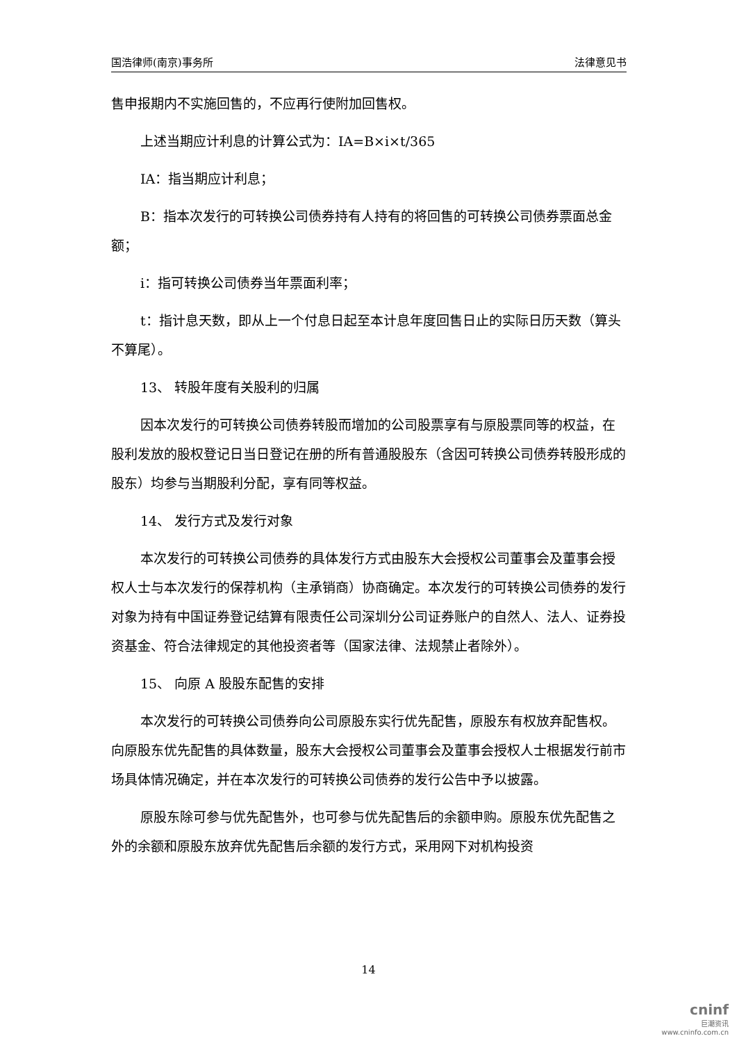国浩律师(南京)事务所 法律意见书
售申报期内不实施回售的，不应再行使附加回售权。
上述当期应计利息的计算公式为：IA=B×i×t/365
IA：指当期应计利息；
B：指本次发行的可转换公司债券持有人持有的将回售的可转换公司债券票面总金额；
i：指可转换公司债券当年票面利率；
t：指计息天数，即从上一个付息日起至本计息年度回售日止的实际日历天数（算头不算尾）。
13、 转股年度有关股利的归属
因本次发行的可转换公司债券转股而增加的公司股票享有与原股票同等的权益，在股利发放的股权登记日当日登记在册的所有普通股股东（含因可转换公司债券转股形成的股东）均参与当期股利分配，享有同等权益。
14、 发行方式及发行对象
本次发行的可转换公司债券的具体发行方式由股东大会授权公司董事会及董事会授权人士与本次发行的保荐机构（主承销商）协商确定。本次发行的可转换公司债券的发行对象为持有中国证券登记结算有限责任公司深圳分公司证券账户的自然人、法人、证券投资基金、符合法律规定的其他投资者等（国家法律、法规禁止者除外）。
15、 向原 A 股股东配售的安排
本次发行的可转换公司债券向公司原股东实行优先配售，原股东有权放弃配售权。向原股东优先配售的具体数量，股东大会授权公司董事会及董事会授权人士根据发行前市场具体情况确定，并在本次发行的可转换公司债券的发行公告中予以披露。
原股东除可参与优先配售外，也可参与优先配售后的余额申购。原股东优先配售之外的余额和原股东放弃优先配售后余额的发行方式，采用网下对机构投资
14
cninf
巨潮资讯
www.cninfo.com.cn